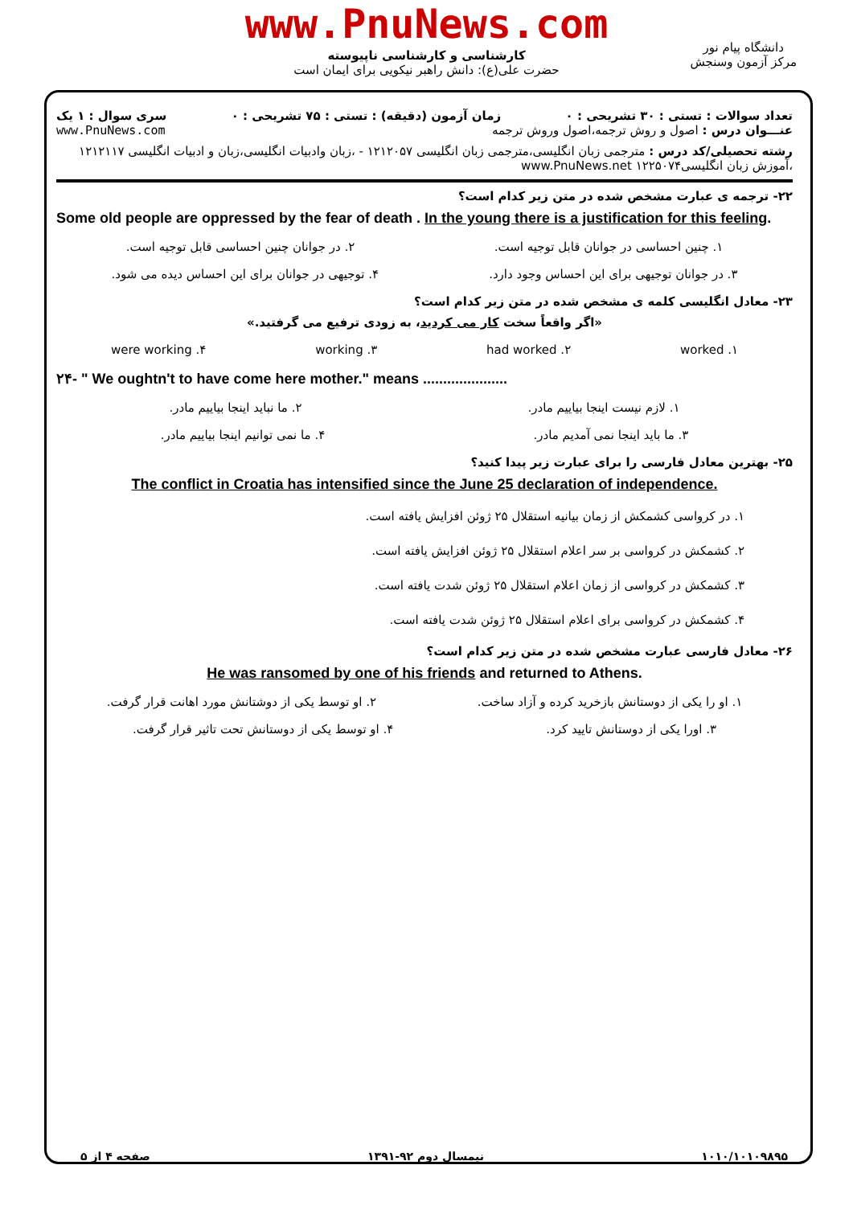www.PnuNews.com
کارشناسی و کارشناسی ناپیوسته
حضرت علی(ع): دانش راهبر نیکویی برای ایمان است
دانشگاه پیام نور
مرکز آزمون وسنجش
تعداد سوالات : تستی : ۳۰ تشریحی : ۰ زمان آزمون (دقیقه) : تستی : ۷۵ تشریحی : ۰ سری سوال : ۱ یک
عنـــوان درس : اصول و روش ترجمه،اصول وروش ترجمه www.PnuNews.com
رشته تحصیلی/کد درس : مترجمی زبان انگلیسی،مترجمی زبان انگلیسی ۱۲۱۲۰۵۷ - ،زبان وادبیات انگلیسی،زبان و ادبیات انگلیسی ۱۲۱۲۱۱۷ ،آموزش زبان انگلیسی۱۲۲۵۰۷۴ www.PnuNews.net
۲۲- ترجمه ی عبارت مشخص شده در متن زیر کدام است؟
Some old people are oppressed by the fear of death . In the young there is a justification for this feeling.
۱. چنین احساسی در جوانان قابل توجیه است. ۲. در جوانان چنین احساسی قابل توجیه است.
۳. در جوانان توجیهی برای این احساس وجود دارد. ۴. توجیهی در جوانان برای این احساس دیده می شود.
۲۳- معادل انگلیسی کلمه ی مشخص شده در متن زیر کدام است؟
«اگر واقعاً سخت کار می کردید، به زودی ترفیع می گرفتید.»
۱. worked ۲. had worked ۳. working ۴. were working
۲۴- " We oughtn't to have come here mother." means .....................
۱. لازم نیست اینجا بیاییم مادر. ۲. ما نباید اینجا بیاییم مادر.
۳. ما باید اینجا نمی آمدیم مادر. ۴. ما نمی توانیم اینجا بیاییم مادر.
۲۵- بهترین معادل فارسی را برای عبارت زیر پیدا کنید؟
The conflict in Croatia has intensified since the June 25 declaration of independence.
۱. در کرواسی کشمکش از زمان بیانیه استقلال ۲۵ ژوئن افزایش یافته است.
۲. کشمکش در کرواسی بر سر اعلام استقلال ۲۵ ژوئن افزایش یافته است.
۳. کشمکش در کرواسی از زمان اعلام استقلال ۲۵ ژوئن شدت یافته است.
۴. کشمکش در کرواسی برای اعلام استقلال ۲۵ ژوئن شدت یافته است.
۲۶- معادل فارسی عبارت مشخص شده در متن زیر کدام است؟
He was ransomed by one of his friends and returned to Athens.
۱. او را یکی از دوستانش بازخرید کرده و آزاد ساخت. ۲. او توسط یکی از دوشتانش مورد اهانت قرار گرفت.
۳. اورا یکی از دوستانش تایید کرد. ۴. او توسط یکی از دوستانش تحت تاثیر قرار گرفت.
۱۰۱۰/۱۰۱۰۹۸۹۵ نیمسال دوم ۹۲-۱۳۹۱ صفحه ۴ از ۵